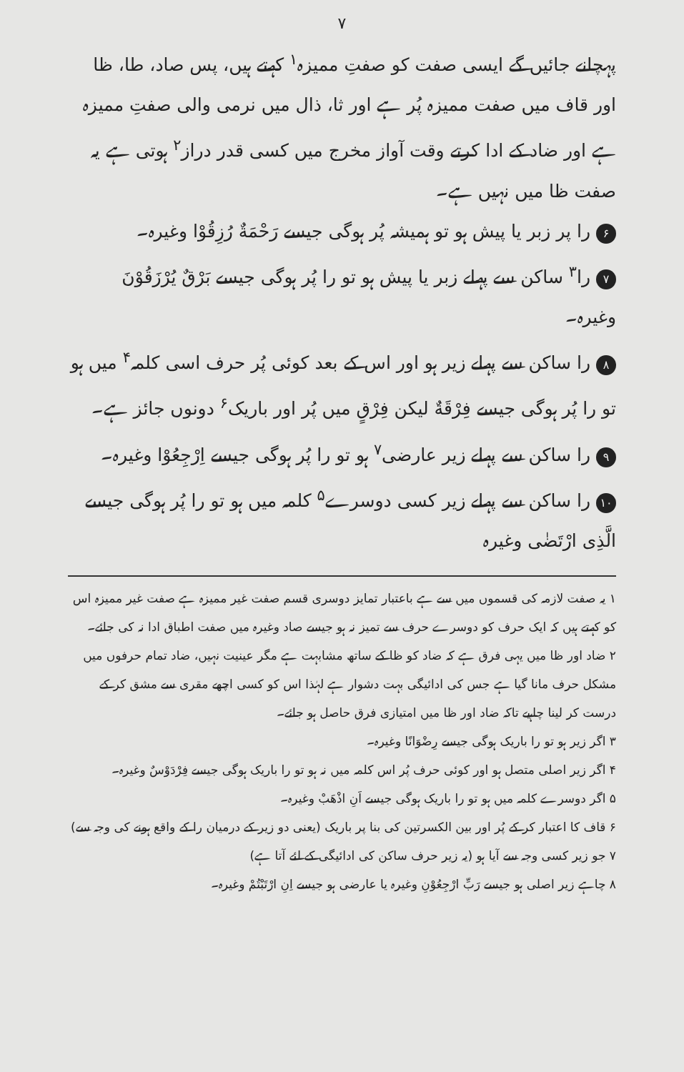۷
پہچانے جائیں گے ایسی صفت کو صفتِ ممیزہ<sup>۱</sup> کہتے ہیں، پس صاد، طا، ظا اور قاف میں صفت ممیزہ پُر ہے اور ثا، ذال میں نرمی والی صفتِ ممیزہ ہے اور ضاد کے ادا کرتے وقت آواز مخرج میں کسی قدر دراز<sup>۲</sup> ہوتی ہے یہ صفت ظا میں نہیں ہے۔
۶ را پر زبر یا پیش ہو تو ہمیشہ پُر ہوگی جیسے رَحْمَةٌ رُزِقُوْا وغیرہ۔
۷ را<sup>۳</sup> ساکن سے پہلے زبر یا پیش ہو تو را پُر ہوگی جیسے بَرْقٌ یُرْزَقُوْنَ وغیرہ۔
۸ را ساکن سے پہلے زیر ہو اور اس کے بعد کوئی پُر حرف اسی کلمہ<sup>۴</sup> میں ہو تو را پُر ہوگی جیسے فِرْقَةٌ لیکن فِرْقٍ میں پُر اور باریک<sup>۶</sup> دونوں جائز ہے۔
۹ را ساکن سے پہلے زیر عارضی<sup>۷</sup> ہو تو را پُر ہوگی جیسے اِرْجِعُوْا وغیرہ۔
۱۰ را ساکن سے پہلے زیر کسی دوسرے<sup>۵</sup> کلمہ میں ہو تو را پُر ہوگی جیسے الَّذِی ارْتَضٰی وغیرہ
۱ یہ صفت لازمہ کی قسموں میں سے ہے باعتبار تمایز دوسری قسم صفت غیر ممیزہ ہے صفت غیر ممیزہ اس کو کہتے ہیں کہ ایک حرف کو دوسرے حرف سے تمیز نہ ہو جیسے صاد وغیرہ میں صفت اطباق ادا نہ کی جائے۔
۲ ضاد اور ظا میں یہی فرق ہے کہ ضاد کو ظا کے ساتھ مشابہت ہے مگر عینیت نہیں، ضاد تمام حرفوں میں مشکل حرف مانا گیا ہے جس کی ادائیگی بہت دشوار ہے لہٰذا اس کو کسی اچھے مقری سے مشق کر کے درست کر لینا چاہیے تاکہ ضاد اور ظا میں امتیازی فرق حاصل ہو جائے۔
۳ اگر زیر ہو تو را باریک ہوگی جیسے رِضْوَانًا وغیرہ۔
۴ اگر زیر اصلی متصل ہو اور کوئی حرف پُر اس کلمہ میں نہ ہو تو را باریک ہوگی جیسے فِرْدَوْسٌ وغیرہ۔
۵ اگر دوسرے کلمہ میں ہو تو را باریک ہوگی جیسے اَنِ اذْهَبْ وغیرہ۔
۶ قاف کا اعتبار کر کے پُر اور بین الکسرتین کی بنا پر باریک (یعنی دو زیر کے درمیان را کے واقع ہونے کی وجہ سے)
۷ جو زیر کسی وجہ سے آیا ہو (یہ زیر حرف ساکن کی ادائیگی کے لئے آتا ہے)
۸ چاہے زیر اصلی ہو جیسے رَبِّ ارْجِعُوْنِ وغیرہ یا عارضی ہو جیسے اِنِ ارْتَبْتُمْ وغیرہ۔